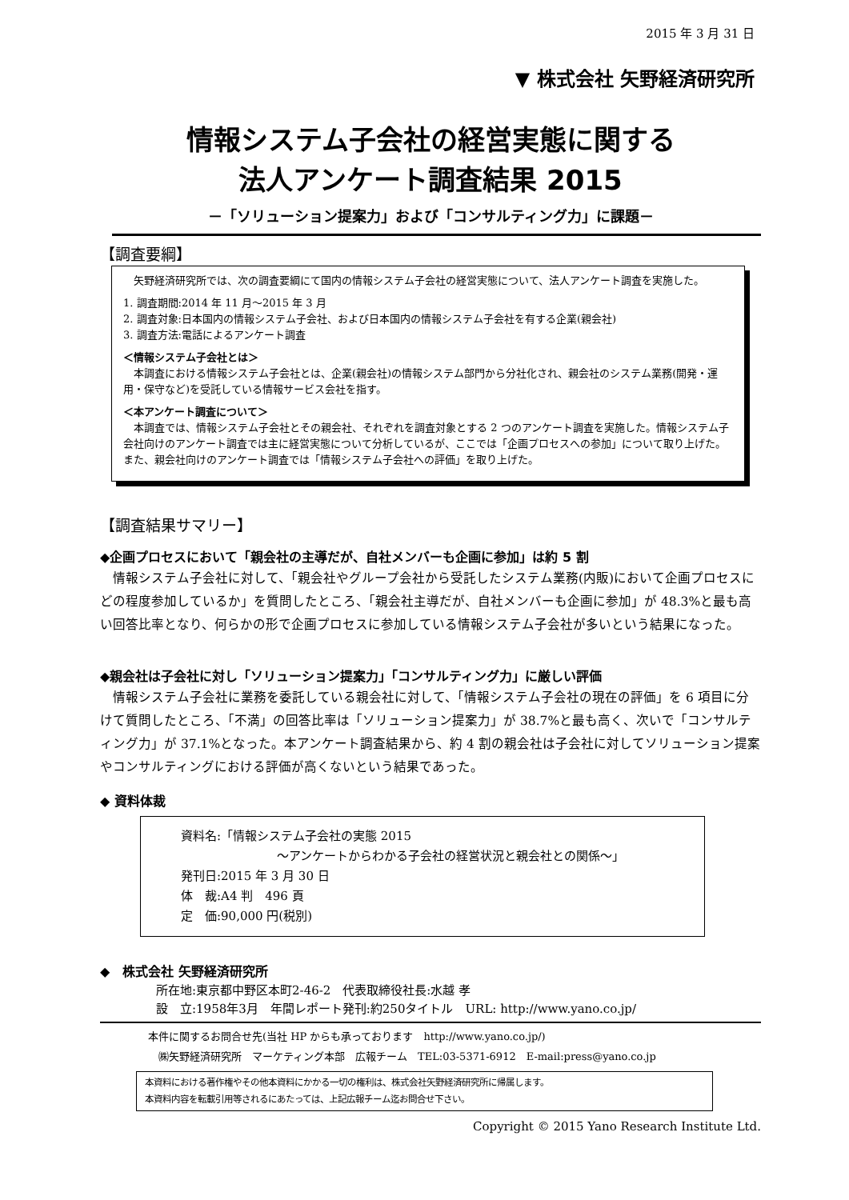2015 年 3 月 31 日
▼ 株式会社 矢野経済研究所
情報システム子会社の経営実態に関する
法人アンケート調査結果 2015
－「ソリューション提案力」および「コンサルティング力」に課題－
【調査要綱】
　矢野経済研究所では、次の調査要綱にて国内の情報システム子会社の経営実態について、法人アンケート調査を実施した。
1. 調査期間:2014 年 11 月～2015 年 3 月
2. 調査対象:日本国内の情報システム子会社、および日本国内の情報システム子会社を有する企業(親会社)
3. 調査方法:電話によるアンケート調査
＜情報システム子会社とは＞
　本調査における情報システム子会社とは、企業(親会社)の情報システム部門から分社化され、親会社のシステム業務(開発・運用・保守など)を受託している情報サービス会社を指す。
＜本アンケート調査について＞
　本調査では、情報システム子会社とその親会社、それぞれを調査対象とする 2 つのアンケート調査を実施した。情報システム子会社向けのアンケート調査では主に経営実態について分析しているが、ここでは「企画プロセスへの参加」について取り上げた。また、親会社向けのアンケート調査では「情報システム子会社への評価」を取り上げた。
【調査結果サマリー】
◆企画プロセスにおいて「親会社の主導だが、自社メンバーも企画に参加」は約 5 割
　情報システム子会社に対して、「親会社やグループ会社から受託したシステム業務(内販)において企画プロセスにどの程度参加しているか」を質問したところ、「親会社主導だが、自社メンバーも企画に参加」が 48.3%と最も高い回答比率となり、何らかの形で企画プロセスに参加している情報システム子会社が多いという結果になった。
◆親会社は子会社に対し「ソリューション提案力」「コンサルティング力」に厳しい評価
　情報システム子会社に業務を委託している親会社に対して、「情報システム子会社の現在の評価」を 6 項目に分けて質問したところ、「不満」の回答比率は「ソリューション提案力」が 38.7%と最も高く、次いで「コンサルティング力」が 37.1%となった。本アンケート調査結果から、約 4 割の親会社は子会社に対してソリューション提案やコンサルティングにおける評価が高くないという結果であった。
◆ 資料体裁
資料名:「情報システム子会社の実態 2015
～アンケートからわかる子会社の経営状況と親会社との関係～」
発刊日:2015 年 3 月 30 日
体　裁:A4 判　496 頁
定　価:90,000 円(税別)
◆　株式会社 矢野経済研究所
所在地:東京都中野区本町2-46-2　代表取締役社長:水越 孝
設　立:1958年3月　年間レポート発刊:約250タイトル　URL: http://www.yano.co.jp/
本件に関するお問合せ先(当社 HP からも承っております　http://www.yano.co.jp/)
　㈱矢野経済研究所　マーケティング本部　広報チーム　TEL:03-5371-6912　E-mail:press@yano.co.jp
本資料における著作権やその他本資料にかかる一切の権利は、株式会社矢野経済研究所に帰属します。
本資料内容を転載引用等されるにあたっては、上記広報チーム迄お問合せ下さい。
Copyright © 2015 Yano Research Institute Ltd.